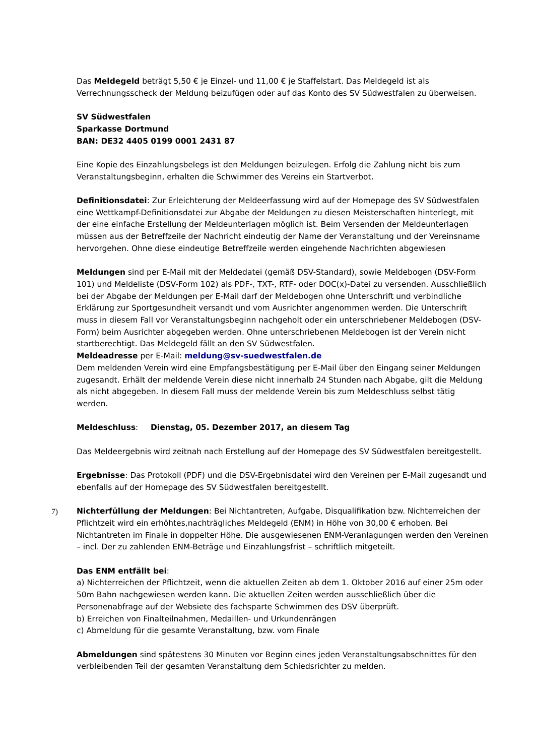Das Meldegeld beträgt 5,50 € je Einzel- und 11,00 € je Staffelstart. Das Meldegeld ist als Verrechnungsscheck der Meldung beizufügen oder auf das Konto des SV Südwestfalen zu überweisen.
SV Südwestfalen
Sparkasse Dortmund
BAN: DE32 4405 0199 0001 2431 87
Eine Kopie des Einzahlungsbelegs ist den Meldungen beizulegen. Erfolg die Zahlung nicht bis zum Veranstaltungsbeginn, erhalten die Schwimmer des Vereins ein Startverbot.
Definitionsdatei: Zur Erleichterung der Meldeerfassung wird auf der Homepage des SV Südwestfalen eine Wettkampf-Definitionsdatei zur Abgabe der Meldungen zu diesen Meisterschaften hinterlegt, mit der eine einfache Erstellung der Meldeunterlagen möglich ist. Beim Versenden der Meldeunterlagen müssen aus der Betreffzeile der Nachricht eindeutig der Name der Veranstaltung und der Vereinsname hervorgehen. Ohne diese eindeutige Betreffzeile werden eingehende Nachrichten abgewiesen
Meldungen sind per E-Mail mit der Meldedatei (gemäß DSV-Standard), sowie Meldebogen (DSV-Form 101) und Meldeliste (DSV-Form 102) als PDF-, TXT-, RTF- oder DOC(x)-Datei zu versenden. Ausschließlich bei der Abgabe der Meldungen per E-Mail darf der Meldebogen ohne Unterschrift und verbindliche Erklärung zur Sportgesundheit versandt und vom Ausrichter angenommen werden. Die Unterschrift muss in diesem Fall vor Veranstaltungsbeginn nachgeholt oder ein unterschriebener Meldebogen (DSV-Form) beim Ausrichter abgegeben werden. Ohne unterschriebenen Meldebogen ist der Verein nicht startberechtigt. Das Meldegeld fällt an den SV Südwestfalen.
Meldeadresse per E-Mail: meldung@sv-suedwestfalen.de
Dem meldenden Verein wird eine Empfangsbestätigung per E-Mail über den Eingang seiner Meldungen zugesandt. Erhält der meldende Verein diese nicht innerhalb 24 Stunden nach Abgabe, gilt die Meldung als nicht abgegeben. In diesem Fall muss der meldende Verein bis zum Meldeschluss selbst tätig werden.
Meldeschluss: Dienstag, 05. Dezember 2017, an diesem Tag
Das Meldeergebnis wird zeitnah nach Erstellung auf der Homepage des SV Südwestfalen bereitgestellt.
Ergebnisse: Das Protokoll (PDF) und die DSV-Ergebnisdatei wird den Vereinen per E-Mail zugesandt und ebenfalls auf der Homepage des SV Südwestfalen bereitgestellt.
7) Nichterfüllung der Meldungen: Bei Nichtantreten, Aufgabe, Disqualifikation bzw. Nichterreichen der Pflichtzeit wird ein erhöhtes,nachträgliches Meldegeld (ENM) in Höhe von 30,00 € erhoben. Bei Nichtantreten im Finale in doppelter Höhe. Die ausgewiesenen ENM-Veranlagungen werden den Vereinen – incl. Der zu zahlenden ENM-Beträge und Einzahlungsfrist – schriftlich mitgeteilt.
Das ENM entfällt bei:
a) Nichterreichen der Pflichtzeit, wenn die aktuellen Zeiten ab dem 1. Oktober 2016 auf einer 25m oder 50m Bahn nachgewiesen werden kann. Die aktuellen Zeiten werden ausschließlich über die Personenabfrage auf der Websiete des fachsparte Schwimmen des DSV überprüft.
b) Erreichen von Finalteilnahmen, Medaillen- und Urkundenrängen
c) Abmeldung für die gesamte Veranstaltung, bzw. vom Finale
Abmeldungen sind spätestens 30 Minuten vor Beginn eines jeden Veranstaltungsabschnittes für den verbleibenden Teil der gesamten Veranstaltung dem Schiedsrichter zu melden.